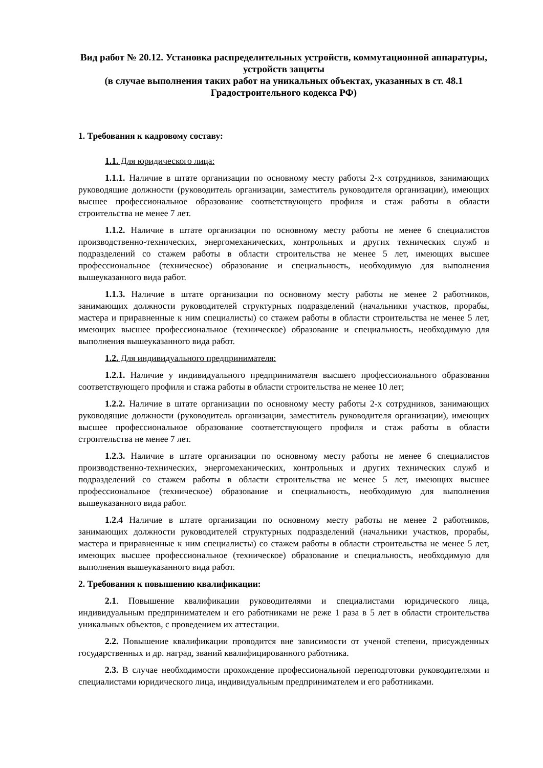Вид работ № 20.12. Установка распределительных устройств, коммутационной аппаратуры, устройств защиты
(в случае выполнения таких работ на уникальных объектах, указанных в ст. 48.1 Градостроительного кодекса РФ)
1. Требования к кадровому составу:
1.1. Для юридического лица:
1.1.1. Наличие в штате организации по основному месту работы 2-х сотрудников, занимающих руководящие должности (руководитель организации, заместитель руководителя организации), имеющих высшее профессиональное образование соответствующего профиля и стаж работы в области строительства не менее 7 лет.
1.1.2. Наличие в штате организации по основному месту работы не менее 6 специалистов производственно-технических, энергомеханических, контрольных и других технических служб и подразделений со стажем работы в области строительства не менее 5 лет, имеющих высшее профессиональное (техническое) образование и специальность, необходимую для выполнения вышеуказанного вида работ.
1.1.3. Наличие в штате организации по основному месту работы не менее 2 работников, занимающих должности руководителей структурных подразделений (начальники участков, прорабы, мастера и приравненные к ним специалисты) со стажем работы в области строительства не менее 5 лет, имеющих высшее профессиональное (техническое) образование и специальность, необходимую для выполнения вышеуказанного вида работ.
1.2. Для индивидуального предпринимателя:
1.2.1. Наличие у индивидуального предпринимателя высшего профессионального образования соответствующего профиля и стажа работы в области строительства не менее 10 лет;
1.2.2. Наличие в штате организации по основному месту работы 2-х сотрудников, занимающих руководящие должности (руководитель организации, заместитель руководителя организации), имеющих высшее профессиональное образование соответствующего профиля и стаж работы в области строительства не менее 7 лет.
1.2.3. Наличие в штате организации по основному месту работы не менее 6 специалистов производственно-технических, энергомеханических, контрольных и других технических служб и подразделений со стажем работы в области строительства не менее 5 лет, имеющих высшее профессиональное (техническое) образование и специальность, необходимую для выполнения вышеуказанного вида работ.
1.2.4 Наличие в штате организации по основному месту работы не менее 2 работников, занимающих должности руководителей структурных подразделений (начальники участков, прорабы, мастера и приравненные к ним специалисты) со стажем работы в области строительства не менее 5 лет, имеющих высшее профессиональное (техническое) образование и специальность, необходимую для выполнения вышеуказанного вида работ.
2. Требования к повышению квалификации:
2.1. Повышение квалификации руководителями и специалистами юридического лица, индивидуальным предпринимателем и его работниками не реже 1 раза в 5 лет в области строительства уникальных объектов, с проведением их аттестации.
2.2. Повышение квалификации проводится вне зависимости от ученой степени, присужденных государственных и др. наград, званий квалифицированного работника.
2.3. В случае необходимости прохождение профессиональной переподготовки руководителями и специалистами юридического лица, индивидуальным предпринимателем и его работниками.